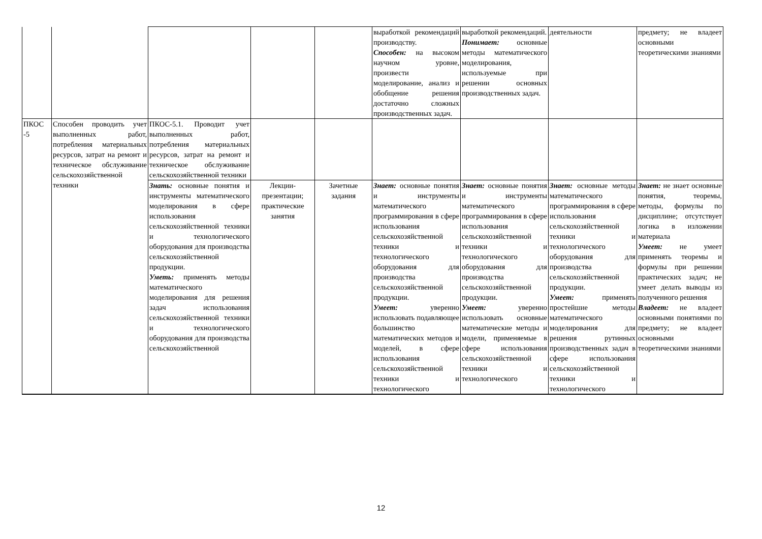| | | | | | выработкой рекомендаций производству. Способен: на высоком научном уровне, произвести моделирование, анализ и обобщение решения достаточно сложных производственных задач. | выработкой рекомендаций. Понимает: основные методы математического моделирования, используемые при решении основных производственных задач. | деятельности | предмету; не владеет основными теоретическими знаниями |
| ПКОС -5 | Способен проводить учет выполненных работ, потребления материальных ресурсов, затрат на ремонт и техническое обслуживание сельскохозяйственной техники | ПКОС-5.1. Проводит учет выполненных работ, потребления материальных ресурсов, затрат на ремонт и техническое обслуживание сельскохозяйственной техники | | | | | | |
| | | Знать: основные понятия и инструменты математического моделирования в сфере использования сельскохозяйственной техники и технологического оборудования для производства сельскохозяйственной продукции. Уметь: применять методы математического моделирования для решения задач использования сельскохозяйственной техники и технологического оборудования для производства сельскохозяйственной | Лекции-презентации; практические занятия | Зачетные задания | Знает: основные понятия и инструменты математического программирования в сфере использования сельскохозяйственной техники и технологического оборудования для производства сельскохозяйственной продукции. Умеет: уверенно использовать подавляющее большинство математических методов и моделей, в сфере использования сельскохозяйственной техники и технологического | Знает: основные понятия и инструменты математического программирования в сфере использования сельскохозяйственной техники и технологического оборудования для производства сельскохозяйственной продукции. Умеет: уверенно использовать основные математические методы и модели, применяемые в сфере использования сельскохозяйственной техники и технологического | Знает: основные методы математического программирования в сфере использования сельскохозяйственной техники и технологического оборудования для производства сельскохозяйственной продукции. Умеет: применять простейшие методы математического моделирования для решения рутинных производственных задач в сфере использования сельскохозяйственной техники и технологического | Знает: не знает основные понятия, теоремы, методы, формулы по дисциплине; отсутствует логика в изложении материала Умеет: не умеет применять теоремы и формулы при решении практических задач; не умеет делать выводы из полученного решения Владеет: не владеет основными понятиями по предмету; не владеет основными теоретическими знаниями |
12